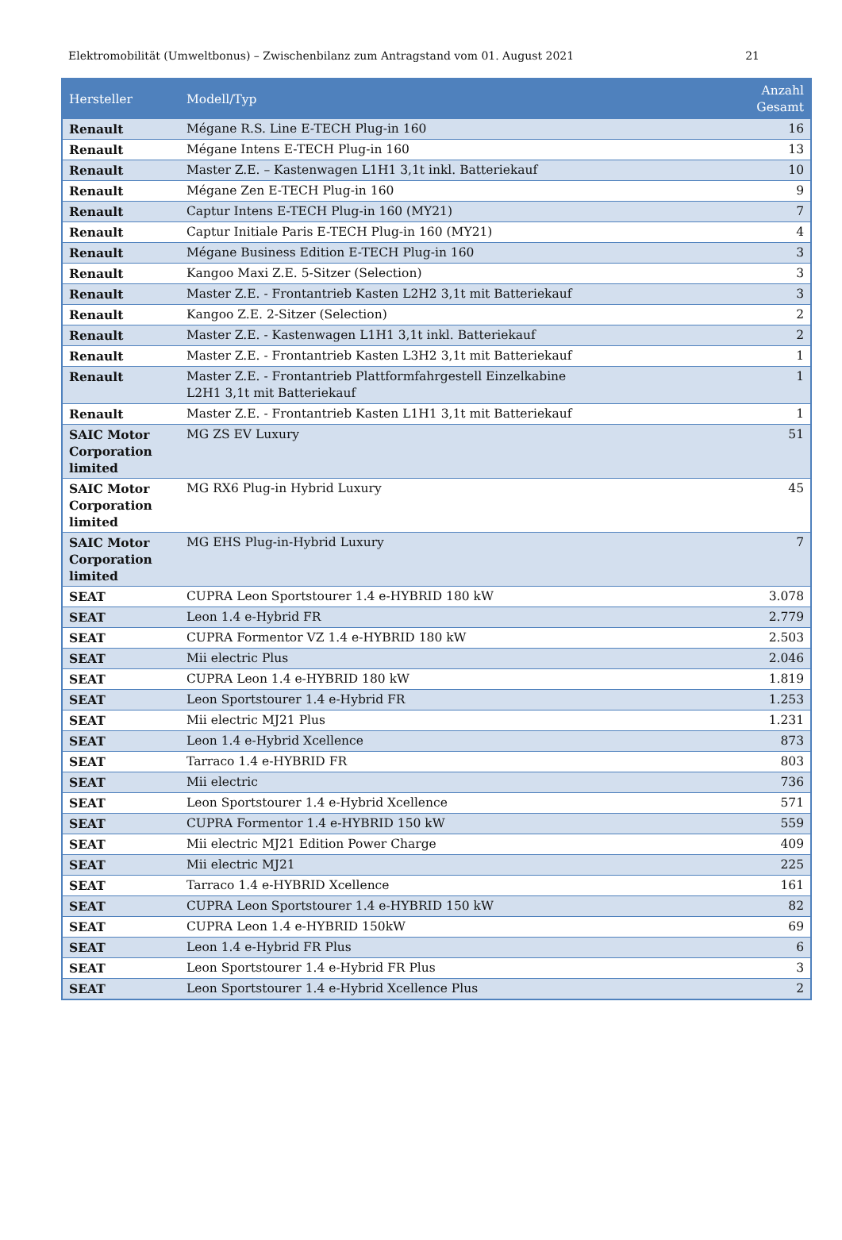Elektromobilität (Umweltbonus) – Zwischenbilanz zum Antragstand vom 01. August 2021 21
| Hersteller | Modell/Typ | Anzahl Gesamt |
| --- | --- | --- |
| Renault | Mégane R.S. Line E-TECH Plug-in 160 | 16 |
| Renault | Mégane Intens E-TECH Plug-in 160 | 13 |
| Renault | Master Z.E. – Kastenwagen L1H1 3,1t inkl. Batteriekauf | 10 |
| Renault | Mégane Zen E-TECH Plug-in 160 | 9 |
| Renault | Captur Intens E-TECH Plug-in 160 (MY21) | 7 |
| Renault | Captur Initiale Paris E-TECH Plug-in 160 (MY21) | 4 |
| Renault | Mégane Business Edition E-TECH Plug-in 160 | 3 |
| Renault | Kangoo Maxi Z.E. 5-Sitzer (Selection) | 3 |
| Renault | Master Z.E. - Frontantrieb Kasten L2H2 3,1t mit Batteriekauf | 3 |
| Renault | Kangoo Z.E. 2-Sitzer (Selection) | 2 |
| Renault | Master Z.E. - Kastenwagen L1H1 3,1t inkl. Batteriekauf | 2 |
| Renault | Master Z.E. - Frontantrieb Kasten L3H2 3,1t mit Batteriekauf | 1 |
| Renault | Master Z.E. - Frontantrieb Plattformfahrgestell Einzelkabine L2H1 3,1t mit Batteriekauf | 1 |
| Renault | Master Z.E. - Frontantrieb Kasten L1H1 3,1t mit Batteriekauf | 1 |
| SAIC Motor Corporation limited | MG ZS EV Luxury | 51 |
| SAIC Motor Corporation limited | MG RX6 Plug-in Hybrid Luxury | 45 |
| SAIC Motor Corporation limited | MG EHS Plug-in-Hybrid Luxury | 7 |
| SEAT | CUPRA Leon Sportstourer 1.4 e-HYBRID 180 kW | 3.078 |
| SEAT | Leon 1.4 e-Hybrid FR | 2.779 |
| SEAT | CUPRA Formentor VZ 1.4 e-HYBRID 180 kW | 2.503 |
| SEAT | Mii electric Plus | 2.046 |
| SEAT | CUPRA Leon 1.4 e-HYBRID 180 kW | 1.819 |
| SEAT | Leon Sportstourer 1.4 e-Hybrid FR | 1.253 |
| SEAT | Mii electric MJ21 Plus | 1.231 |
| SEAT | Leon 1.4 e-Hybrid Xcellence | 873 |
| SEAT | Tarraco 1.4 e-HYBRID FR | 803 |
| SEAT | Mii electric | 736 |
| SEAT | Leon Sportstourer 1.4 e-Hybrid Xcellence | 571 |
| SEAT | CUPRA Formentor 1.4 e-HYBRID 150 kW | 559 |
| SEAT | Mii electric MJ21 Edition Power Charge | 409 |
| SEAT | Mii electric MJ21 | 225 |
| SEAT | Tarraco 1.4 e-HYBRID Xcellence | 161 |
| SEAT | CUPRA Leon Sportstourer 1.4 e-HYBRID 150 kW | 82 |
| SEAT | CUPRA Leon 1.4 e-HYBRID 150kW | 69 |
| SEAT | Leon 1.4 e-Hybrid FR Plus | 6 |
| SEAT | Leon Sportstourer 1.4 e-Hybrid FR Plus | 3 |
| SEAT | Leon Sportstourer 1.4 e-Hybrid Xcellence Plus | 2 |